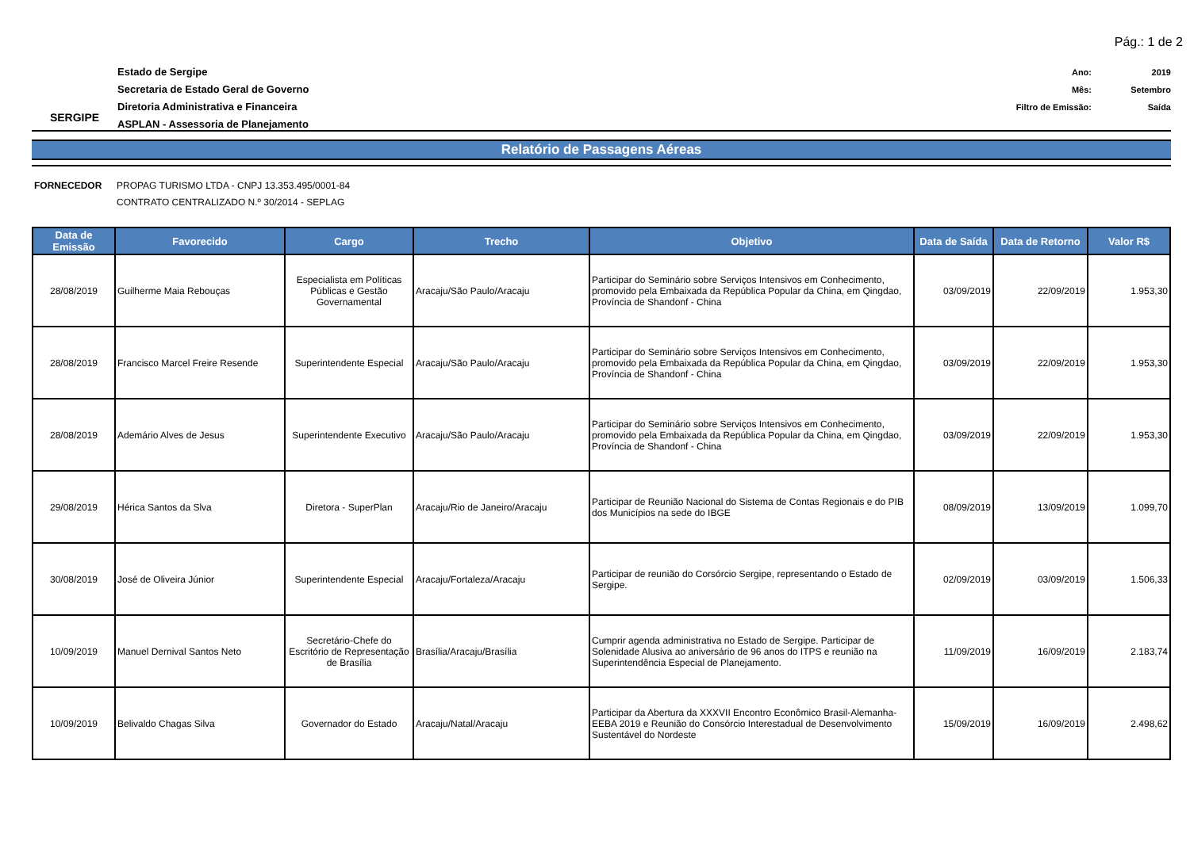Pág.: 1 de 2
SERGIPE
Estado de Sergipe
Secretaria de Estado Geral de Governo
Diretoria Administrativa e Financeira
ASPLAN - Assessoria de Planejamento
Ano: 2019
Mês: Setembro
Filtro de Emissão: Saída
Relatório de Passagens Aéreas
FORNECEDOR PROPAG TURISMO LTDA - CNPJ 13.353.495/0001-84
CONTRATO CENTRALIZADO N.º 30/2014 - SEPLAG
| Data de Emissão | Favorecido | Cargo | Trecho | Objetivo | Data de Saída | Data de Retorno | Valor R$ |
| --- | --- | --- | --- | --- | --- | --- | --- |
| 28/08/2019 | Guilherme Maia Rebouças | Especialista em Políticas Públicas e Gestão Governamental | Aracaju/São Paulo/Aracaju | Participar do Seminário sobre Serviços Intensivos em Conhecimento, promovido pela Embaixada da República Popular da China, em Qingdao, Província de Shandonf - China | 03/09/2019 | 22/09/2019 | 1.953,30 |
| 28/08/2019 | Francisco Marcel Freire Resende | Superintendente Especial | Aracaju/São Paulo/Aracaju | Participar do Seminário sobre Serviços Intensivos em Conhecimento, promovido pela Embaixada da República Popular da China, em Qingdao, Província de Shandonf - China | 03/09/2019 | 22/09/2019 | 1.953,30 |
| 28/08/2019 | Ademário Alves de Jesus | Superintendente Executivo | Aracaju/São Paulo/Aracaju | Participar do Seminário sobre Serviços Intensivos em Conhecimento, promovido pela Embaixada da República Popular da China, em Qingdao, Província de Shandonf - China | 03/09/2019 | 22/09/2019 | 1.953,30 |
| 29/08/2019 | Hérica Santos da Slva | Diretora - SuperPlan | Aracaju/Rio de Janeiro/Aracaju | Participar de Reunião Nacional do Sistema de Contas Regionais e do PIB dos Municípios na sede do IBGE | 08/09/2019 | 13/09/2019 | 1.099,70 |
| 30/08/2019 | José de Oliveira Júnior | Superintendente Especial | Aracaju/Fortaleza/Aracaju | Participar de reunião do Corsórcio Sergipe, representando o Estado de Sergipe. | 02/09/2019 | 03/09/2019 | 1.506,33 |
| 10/09/2019 | Manuel Dernival Santos Neto | Secretário-Chefe do Escritório de Representação de Brasília | Brasília/Aracaju/Brasília | Cumprir agenda administrativa no Estado de Sergipe. Participar de Solenidade Alusiva ao aniversário de 96 anos do ITPS e reunião na Superintendência Especial de Planejamento. | 11/09/2019 | 16/09/2019 | 2.183,74 |
| 10/09/2019 | Belivaldo Chagas Silva | Governador do Estado | Aracaju/Natal/Aracaju | Participar da Abertura da XXXVII Encontro Econômico Brasil-Alemanha-EEBA 2019 e Reunião do Consórcio Interestadual de Desenvolvimento Sustentável do Nordeste | 15/09/2019 | 16/09/2019 | 2.498,62 |